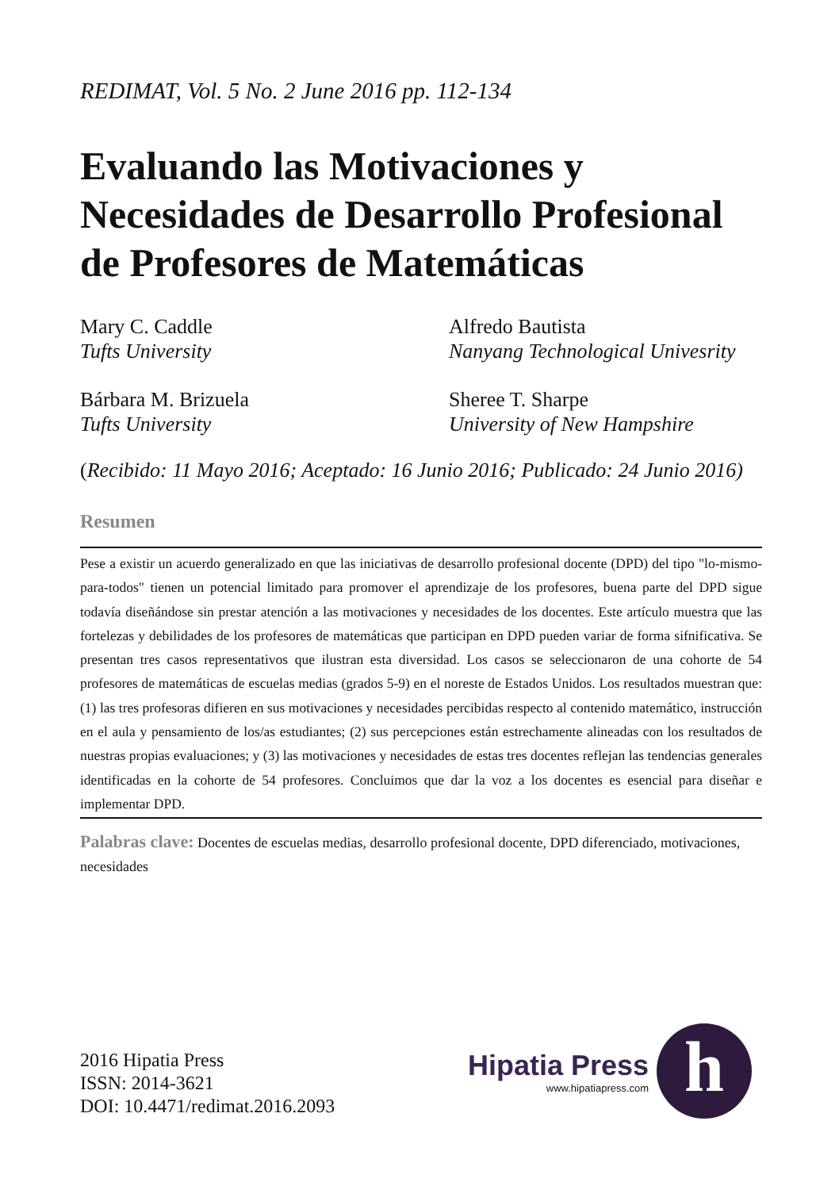REDIMAT, Vol. 5 No. 2 June 2016 pp. 112-134
Evaluando las Motivaciones y Necesidades de Desarrollo Profesional de Profesores de Matemáticas
Mary C. Caddle
Tufts University
Alfredo Bautista
Nanyang Technological Univesrity
Bárbara M. Brizuela
Tufts University
Sheree T. Sharpe
University of New Hampshire
(Recibido: 11 Mayo 2016; Aceptado: 16 Junio 2016; Publicado: 24 Junio 2016)
Resumen
Pese a existir un acuerdo generalizado en que las iniciativas de desarrollo profesional docente (DPD) del tipo "lo-mismo-para-todos" tienen un potencial limitado para promover el aprendizaje de los profesores, buena parte del DPD sigue todavía diseñándose sin prestar atención a las motivaciones y necesidades de los docentes. Este artículo muestra que las fortelezas y debilidades de los profesores de matemáticas que participan en DPD pueden variar de forma sifnificativa. Se presentan tres casos representativos que ilustran esta diversidad. Los casos se seleccionaron de una cohorte de 54 profesores de matemáticas de escuelas medias (grados 5-9) en el noreste de Estados Unidos. Los resultados muestran que: (1) las tres profesoras difieren en sus motivaciones y necesidades percibidas respecto al contenido matemático, instrucción en el aula y pensamiento de los/as estudiantes; (2) sus percepciones están estrechamente alineadas con los resultados de nuestras propias evaluaciones; y (3) las motivaciones y necesidades de estas tres docentes reflejan las tendencias generales identificadas en la cohorte de 54 profesores. Concluimos que dar la voz a los docentes es esencial para diseñar e implementar DPD.
Palabras clave: Docentes de escuelas medias, desarrollo profesional docente, DPD diferenciado, motivaciones, necesidades
2016 Hipatia Press
ISSN: 2014-3621
DOI: 10.4471/redimat.2016.2093
Hipatia Press
www.hipatiapress.com
h